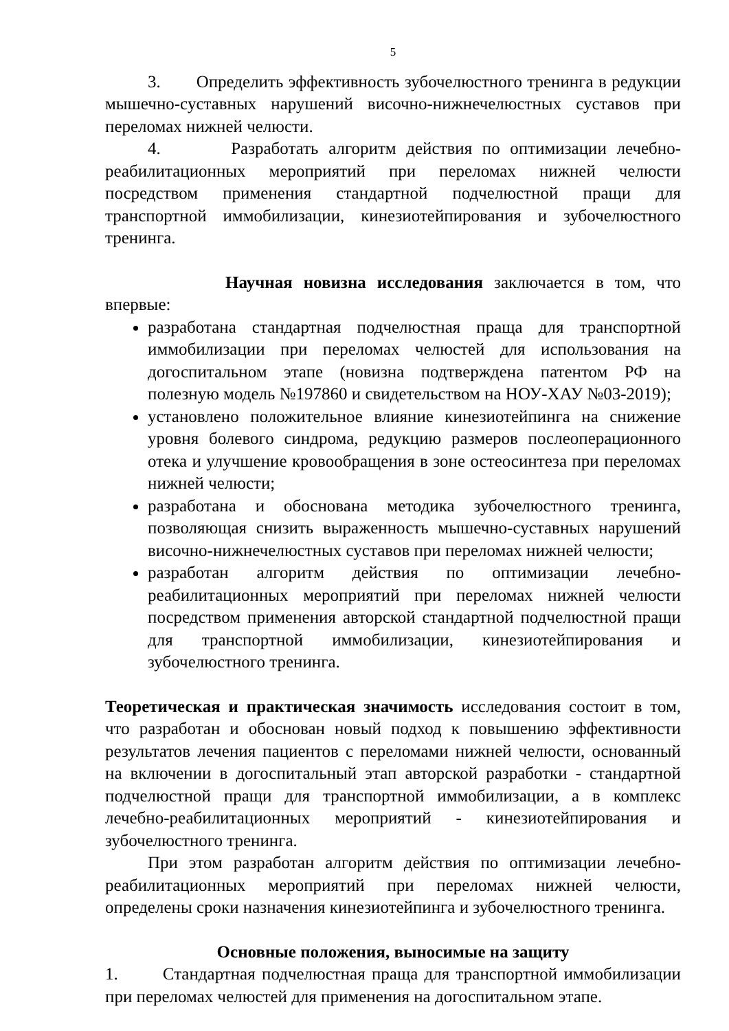5
3. Определить эффективность зубочелюстного тренинга в редукции мышечно-суставных нарушений височно-нижнечелюстных суставов при переломах нижней челюсти.
4. Разработать алгоритм действия по оптимизации лечебно-реабилитационных мероприятий при переломах нижней челюсти посредством применения стандартной подчелюстной пращи для транспортной иммобилизации, кинезиотейпирования и зубочелюстного тренинга.
Научная новизна исследования заключается в том, что впервые:
разработана стандартная подчелюстная праща для транспортной иммобилизации при переломах челюстей для использования на догоспитальном этапе (новизна подтверждена патентом РФ на полезную модель №197860 и свидетельством на НОУ-ХАУ №03-2019);
установлено положительное влияние кинезиотейпинга на снижение уровня болевого синдрома, редукцию размеров послеоперационного отека и улучшение кровообращения в зоне остеосинтеза при переломах нижней челюсти;
разработана и обоснована методика зубочелюстного тренинга, позволяющая снизить выраженность мышечно-суставных нарушений височно-нижнечелюстных суставов при переломах нижней челюсти;
разработан алгоритм действия по оптимизации лечебно-реабилитационных мероприятий при переломах нижней челюсти посредством применения авторской стандартной подчелюстной пращи для транспортной иммобилизации, кинезиотейпирования и зубочелюстного тренинга.
Теоретическая и практическая значимость исследования состоит в том, что разработан и обоснован новый подход к повышению эффективности результатов лечения пациентов с переломами нижней челюсти, основанный на включении в догоспитальный этап авторской разработки - стандартной подчелюстной пращи для транспортной иммобилизации, а в комплекс лечебно-реабилитационных мероприятий - кинезиотейпирования и зубочелюстного тренинга.
При этом разработан алгоритм действия по оптимизации лечебно-реабилитационных мероприятий при переломах нижней челюсти, определены сроки назначения кинезиотейпинга и зубочелюстного тренинга.
Основные положения, выносимые на защиту
1. Стандартная подчелюстная праща для транспортной иммобилизации при переломах челюстей для применения на догоспитальном этапе.